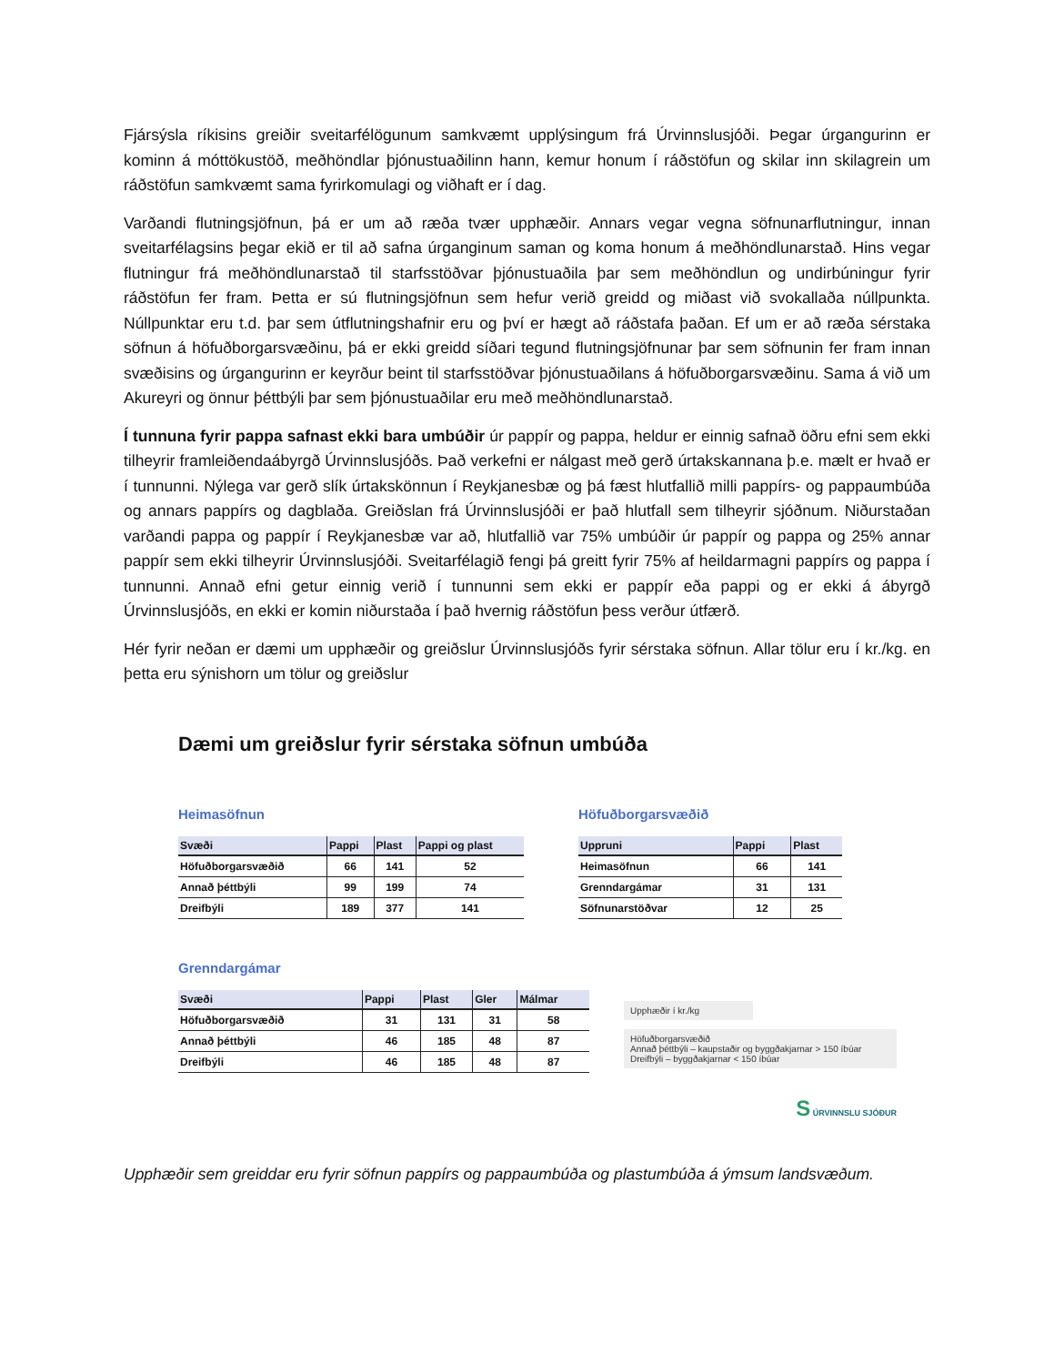Fjársýsla ríkisins greiðir sveitarfélögunum samkvæmt upplýsingum frá Úrvinnslusjóði. Þegar úrgangurinn er kominn á móttökustöð, meðhöndlar þjónustuaðilinn hann, kemur honum í ráðstöfun og skilar inn skilagrein um ráðstöfun samkvæmt sama fyrirkomulagi og viðhaft er í dag.
Varðandi flutningsjöfnun, þá er um að ræða tvær upphæðir. Annars vegar vegna söfnunarflutningur, innan sveitarfélagsins þegar ekið er til að safna úrganginum saman og koma honum á meðhöndlunarstað. Hins vegar flutningur frá meðhöndlunarstað til starfsstöðvar þjónustuaðila þar sem meðhöndlun og undirbúningur fyrir ráðstöfun fer fram. Þetta er sú flutningsjöfnun sem hefur verið greidd og miðast við svokallaða núllpunkta. Núllpunktar eru t.d. þar sem útflutningshafnir eru og því er hægt að ráðstafa þaðan. Ef um er að ræða sérstaka söfnun á höfuðborgarsvæðinu, þá er ekki greidd síðari tegund flutningsjöfnunar þar sem söfnunin fer fram innan svæðisins og úrgangurinn er keyrður beint til starfsstöðvar þjónustuaðilans á höfuðborgarsvæðinu. Sama á við um Akureyri og önnur þéttbýli þar sem þjónustuaðilar eru með meðhöndlunarstað.
Í tunnuna fyrir pappa safnast ekki bara umbúðir úr pappír og pappa, heldur er einnig safnað öðru efni sem ekki tilheyrir framleiðendaábyrgð Úrvinnslusjóðs. Það verkefni er nálgast með gerð úrtakskannana þ.e. mælt er hvað er í tunnunni. Nýlega var gerð slík úrtakskönnun í Reykjanesbæ og þá fæst hlutfallið milli pappírs- og pappaumbúða og annars pappírs og dagblaða. Greiðslan frá Úrvinnslusjóði er það hlutfall sem tilheyrir sjóðnum. Niðurstaðan varðandi pappa og pappír í Reykjanesbæ var að, hlutfallið var 75% umbúðir úr pappír og pappa og 25% annar pappír sem ekki tilheyrir Úrvinnslusjóði. Sveitarfélagið fengi þá greitt fyrir 75% af heildarmagni pappírs og pappa í tunnunni. Annað efni getur einnig verið í tunnunni sem ekki er pappír eða pappi og er ekki á ábyrgð Úrvinnslusjóðs, en ekki er komin niðurstaða í það hvernig ráðstöfun þess verður útfærð.
Hér fyrir neðan er dæmi um upphæðir og greiðslur Úrvinnslusjóðs fyrir sérstaka söfnun. Allar tölur eru í kr./kg. en þetta eru sýnishorn um tölur og greiðslur
Dæmi um greiðslur fyrir sérstaka söfnun umbúða
Heimasöfnun
| Svæði | Pappi | Plast | Pappi og plast |
| --- | --- | --- | --- |
| Höfuðborgarsvæðið | 66 | 141 | 52 |
| Annað þéttbýli | 99 | 199 | 74 |
| Dreifbýli | 189 | 377 | 141 |
Höfuðborgarsvæðið
| Uppruni | Pappi | Plast |
| --- | --- | --- |
| Heimasöfnun | 66 | 141 |
| Grenndargámar | 31 | 131 |
| Söfnunarstöðvar | 12 | 25 |
Grenndargámar
| Svæði | Pappi | Plast | Gler | Málmar |
| --- | --- | --- | --- | --- |
| Höfuðborgarsvæðið | 31 | 131 | 31 | 58 |
| Annað þéttbýli | 46 | 185 | 48 | 87 |
| Dreifbýli | 46 | 185 | 48 | 87 |
Upphæðir í kr./kg
Höfuðborgarsvæðið
Annað þéttbýli – kaupstaðir og byggðakjarnar > 150 íbúar
Dreifbýli – byggðakjarnar < 150 íbúar
S ÚRVINNSLU SJÓÐUR
Upphæðir sem greiddar eru fyrir söfnun pappírs og pappaumbúða og plastumbúða á ýmsum landsvæðum.